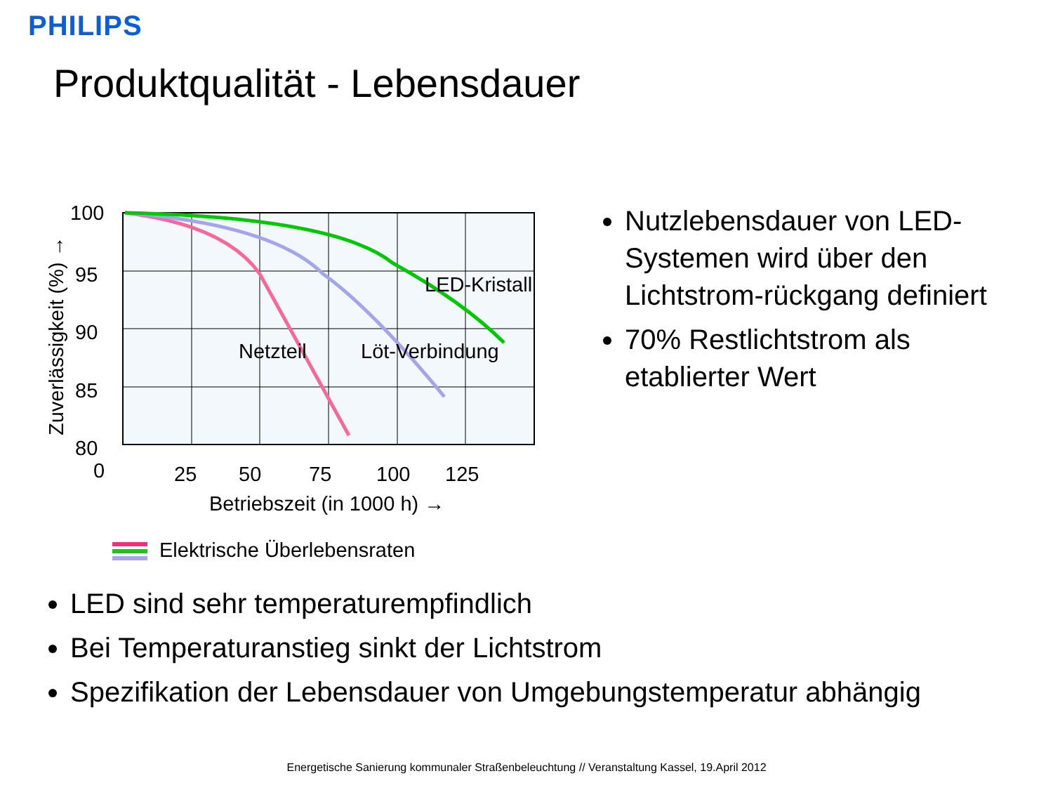PHILIPS
Produktqualität - Lebensdauer
100
95
90
85
80
0
25
50
75
100
125
LED-Kristall
Netzteil
Löt-Verbindung
Betriebszeit (in 1000 h) →
Zuverlässigkeit (%) →
Elektrische Überlebensraten
Nutzlebensdauer von LED-Systemen wird über den Lichtstrom-rückgang definiert
70% Restlichtstrom als etablierter Wert
LED sind sehr temperaturempfindlich
Bei Temperaturanstieg sinkt der Lichtstrom
Spezifikation der Lebensdauer von Umgebungstemperatur abhängig
Energetische Sanierung kommunaler Straßenbeleuchtung // Veranstaltung Kassel, 19.April 2012